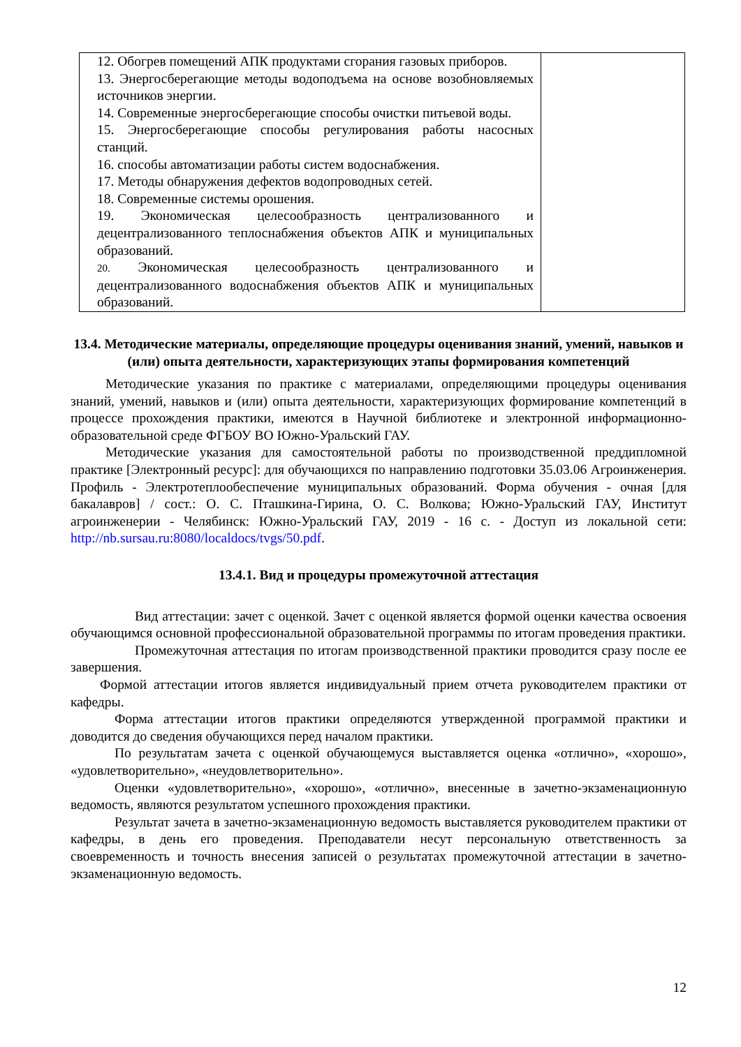| 12. Обогрев помещений АПК продуктами сгорания газовых приборов. 13. Энергосберегающие методы водоподъема на основе возобновляемых источников энергии. 14. Современные энергосберегающие способы очистки питьевой воды. 15. Энергосберегающие способы регулирования работы насосных станций. 16. способы автоматизации работы систем водоснабжения. 17. Методы обнаружения дефектов водопроводных сетей. 18. Современные системы орошения. 19. Экономическая целесообразность централизованного и децентрализованного теплоснабжения объектов АПК и муниципальных образований. 20. Экономическая целесообразность централизованного и децентрализованного водоснабжения объектов АПК и муниципальных образований. | |
13.4. Методические материалы, определяющие процедуры оценивания знаний, умений, навыков и (или) опыта деятельности, характеризующих этапы формирования компетенций
Методические указания по практике с материалами, определяющими процедуры оценивания знаний, умений, навыков и (или) опыта деятельности, характеризующих формирование компетенций в процессе прохождения практики, имеются в Научной библиотеке и электронной информационно-образовательной среде ФГБОУ ВО Южно-Уральский ГАУ.
Методические указания для самостоятельной работы по производственной преддипломной практике [Электронный ресурс]: для обучающихся по направлению подготовки 35.03.06 Агроинженерия. Профиль - Электротеплообеспечение муниципальных образований. Форма обучения - очная [для бакалавров] / сост.: О. С. Пташкина-Гирина, О. С. Волкова; Южно-Уральский ГАУ, Институт агроинженерии - Челябинск: Южно-Уральский ГАУ, 2019 - 16 с. - Доступ из локальной сети: http://nb.sursau.ru:8080/localdocs/tvgs/50.pdf.
13.4.1. Вид и процедуры промежуточной аттестация
Вид аттестации: зачет с оценкой. Зачет с оценкой является формой оценки качества освоения обучающимся основной профессиональной образовательной программы по итогам проведения практики.
Промежуточная аттестация по итогам производственной практики проводится сразу после ее завершения.
Формой аттестации итогов является индивидуальный прием отчета руководителем практики от кафедры.
Форма аттестации итогов практики определяются утвержденной программой практики и доводится до сведения обучающихся перед началом практики.
По результатам зачета с оценкой обучающемуся выставляется оценка «отлично», «хорошо», «удовлетворительно», «неудовлетворительно».
Оценки «удовлетворительно», «хорошо», «отлично», внесенные в зачетно-экзаменационную ведомость, являются результатом успешного прохождения практики.
Результат зачета в зачетно-экзаменационную ведомость выставляется руководителем практики от кафедры, в день его проведения. Преподаватели несут персональную ответственность за своевременность и точность внесения записей о результатах промежуточной аттестации в зачетно-экзаменационную ведомость.
12